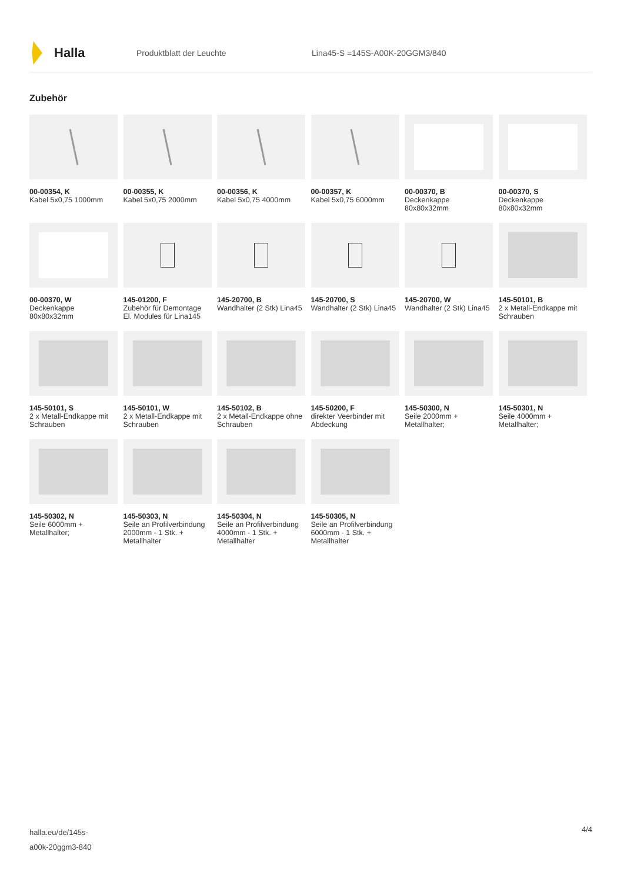Halla
Produktblatt der Leuchte Lina45-S =145S-A00K-20GGM3/840
Zubehör
00-00354, K
Kabel 5x0,75 1000mm
00-00355, K
Kabel 5x0,75 2000mm
00-00356, K
Kabel 5x0,75 4000mm
00-00357, K
Kabel 5x0,75 6000mm
00-00370, B
Deckenkappe 80x80x32mm
00-00370, S
Deckenkappe 80x80x32mm
00-00370, W
Deckenkappe 80x80x32mm
145-01200, F
Zubehör für Demontage El. Modules für Lina145
145-20700, B
Wandhalter (2 Stk) Lina45
145-20700, S
Wandhalter (2 Stk) Lina45
145-20700, W
Wandhalter (2 Stk) Lina45
145-50101, B
2 x Metall-Endkappe mit Schrauben
145-50101, S
2 x Metall-Endkappe mit Schrauben
145-50101, W
2 x Metall-Endkappe mit Schrauben
145-50102, B
2 x Metall-Endkappe ohne Schrauben
145-50200, F
direkter Veerbinder mit Abdeckung
145-50300, N
Seile 2000mm + Metallhalter;
145-50301, N
Seile 4000mm + Metallhalter;
145-50302, N
Seile 6000mm + Metallhalter;
145-50303, N
Seile an Profilverbindung 2000mm - 1 Stk. + Metallhalter
145-50304, N
Seile an Profilverbindung 4000mm - 1 Stk. + Metallhalter
145-50305, N
Seile an Profilverbindung 6000mm - 1 Stk. + Metallhalter
halla.eu/de/145s-
a00k-20ggm3-840
4/4